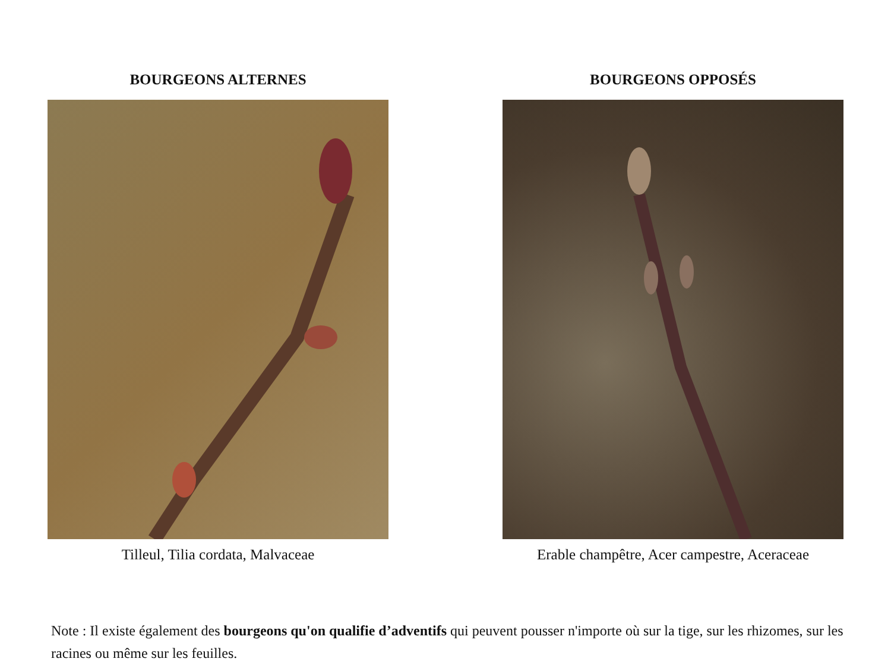BOURGEONS ALTERNES
Tilleul, Tilia cordata, Malvaceae
BOURGEONS OPPOSÉS
Erable champêtre, Acer campestre, Aceraceae
Note : Il existe également des bourgeons qu'on qualifie d’adventifs qui peuvent pousser n'importe où sur la tige, sur les rhizomes, sur les racines ou même sur les feuilles.